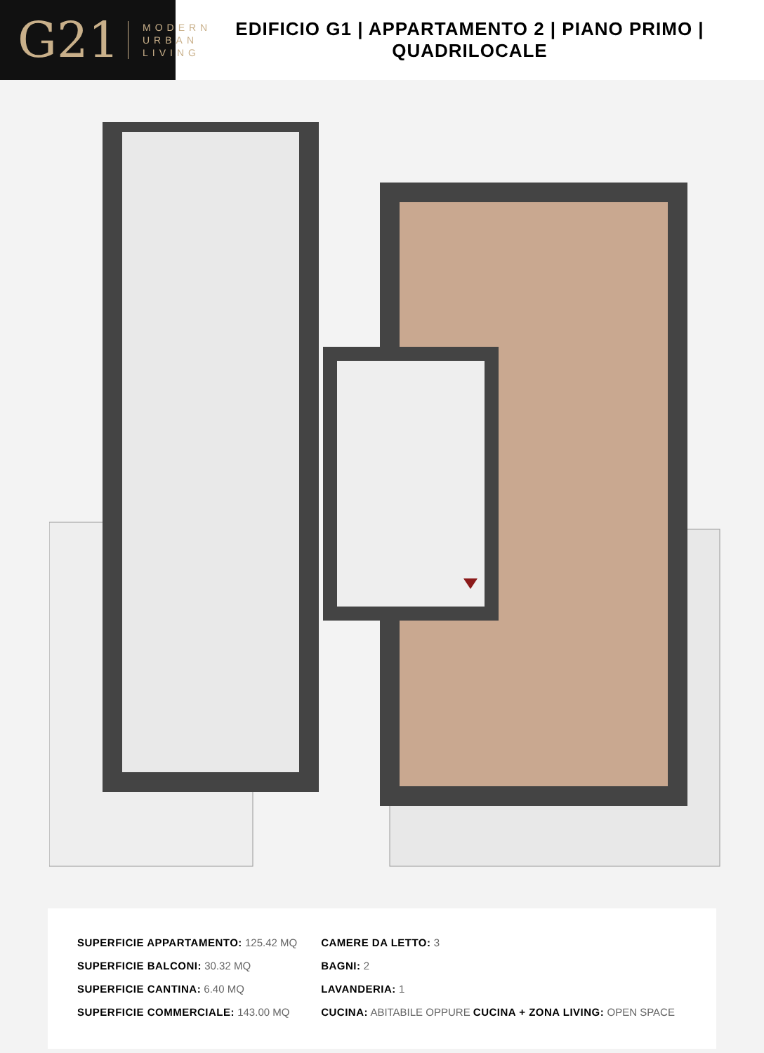G21
MODERN
URBAN
LIVING
EDIFICIO G1 | APPARTAMENTO 2 | PIANO PRIMO | QUADRILOCALE
SUPERFICIE APPARTAMENTO: 125.42 MQ
SUPERFICIE BALCONI: 30.32 MQ
SUPERFICIE CANTINA: 6.40 MQ
SUPERFICIE COMMERCIALE: 143.00 MQ
CAMERE DA LETTO: 3
BAGNI: 2
LAVANDERIA: 1
CUCINA: ABITABILE OPPURE CUCINA + ZONA LIVING: OPEN SPACE